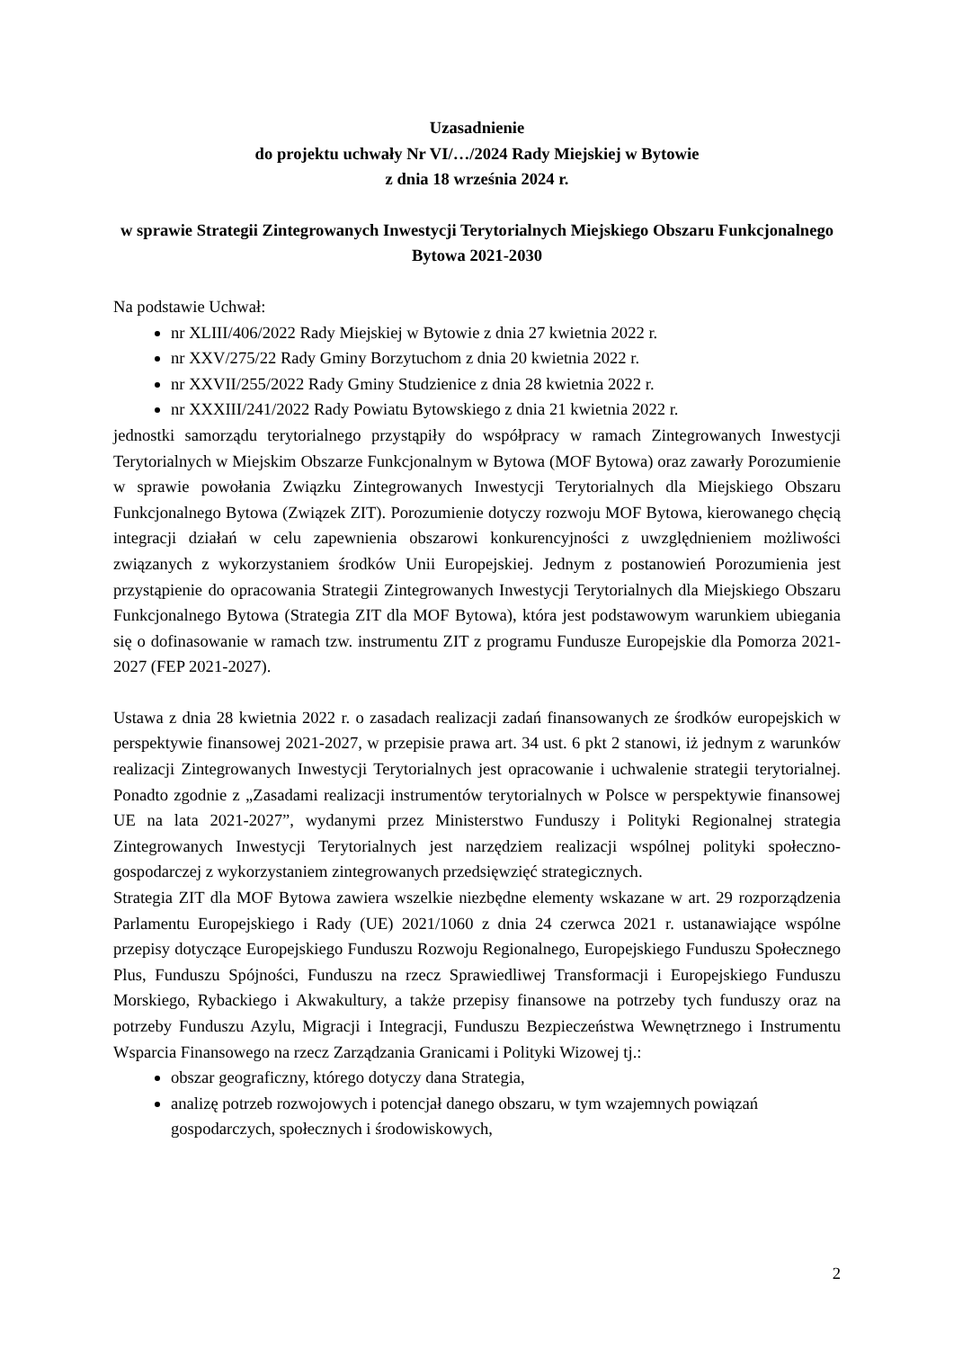Uzasadnienie
do projektu uchwały Nr VI/…/2024 Rady Miejskiej w Bytowie
z dnia 18 września 2024 r.
w sprawie Strategii Zintegrowanych Inwestycji Terytorialnych Miejskiego Obszaru Funkcjonalnego Bytowa 2021-2030
Na podstawie Uchwał:
nr XLIII/406/2022 Rady Miejskiej w Bytowie z dnia 27 kwietnia 2022 r.
nr XXV/275/22 Rady Gminy Borzytuchom z dnia 20 kwietnia 2022 r.
nr XXVII/255/2022 Rady Gminy Studzienice z dnia 28 kwietnia 2022 r.
nr XXXIII/241/2022 Rady Powiatu Bytowskiego z dnia 21 kwietnia 2022 r.
jednostki samorządu terytorialnego przystąpiły do współpracy w ramach Zintegrowanych Inwestycji Terytorialnych w Miejskim Obszarze Funkcjonalnym w Bytowa (MOF Bytowa) oraz zawarły Porozumienie w sprawie powołania Związku Zintegrowanych Inwestycji Terytorialnych dla Miejskiego Obszaru Funkcjonalnego Bytowa (Związek ZIT). Porozumienie dotyczy rozwoju MOF Bytowa, kierowanego chęcią integracji działań w celu zapewnienia obszarowi konkurencyjności z uwzględnieniem możliwości związanych z wykorzystaniem środków Unii Europejskiej. Jednym z postanowień Porozumienia jest przystąpienie do opracowania Strategii Zintegrowanych Inwestycji Terytorialnych dla Miejskiego Obszaru Funkcjonalnego Bytowa (Strategia ZIT dla MOF Bytowa), która jest podstawowym warunkiem ubiegania się o dofinasowanie w ramach tzw. instrumentu ZIT z programu Fundusze Europejskie dla Pomorza 2021-2027 (FEP 2021-2027).
Ustawa z dnia 28 kwietnia 2022 r. o zasadach realizacji zadań finansowanych ze środków europejskich w perspektywie finansowej 2021-2027, w przepisie prawa art. 34 ust. 6 pkt 2 stanowi, iż jednym z warunków realizacji Zintegrowanych Inwestycji Terytorialnych jest opracowanie i uchwalenie strategii terytorialnej. Ponadto zgodnie z „Zasadami realizacji instrumentów terytorialnych w Polsce w perspektywie finansowej UE na lata 2021-2027”, wydanymi przez Ministerstwo Funduszy i Polityki Regionalnej strategia Zintegrowanych Inwestycji Terytorialnych jest narzędziem realizacji wspólnej polityki społeczno-gospodarczej z wykorzystaniem zintegrowanych przedsięwzięć strategicznych.
Strategia ZIT dla MOF Bytowa zawiera wszelkie niezbędne elementy wskazane w art. 29 rozporządzenia Parlamentu Europejskiego i Rady (UE) 2021/1060 z dnia 24 czerwca 2021 r. ustanawiające wspólne przepisy dotyczące Europejskiego Funduszu Rozwoju Regionalnego, Europejskiego Funduszu Społecznego Plus, Funduszu Spójności, Funduszu na rzecz Sprawiedliwej Transformacji i Europejskiego Funduszu Morskiego, Rybackiego i Akwakultury, a także przepisy finansowe na potrzeby tych funduszy oraz na potrzeby Funduszu Azylu, Migracji i Integracji, Funduszu Bezpieczeństwa Wewnętrznego i Instrumentu Wsparcia Finansowego na rzecz Zarządzania Granicami i Polityki Wizowej tj.:
obszar geograficzny, którego dotyczy dana Strategia,
analizę potrzeb rozwojowych i potencjał danego obszaru, w tym wzajemnych powiązań gospodarczych, społecznych i środowiskowych,
2